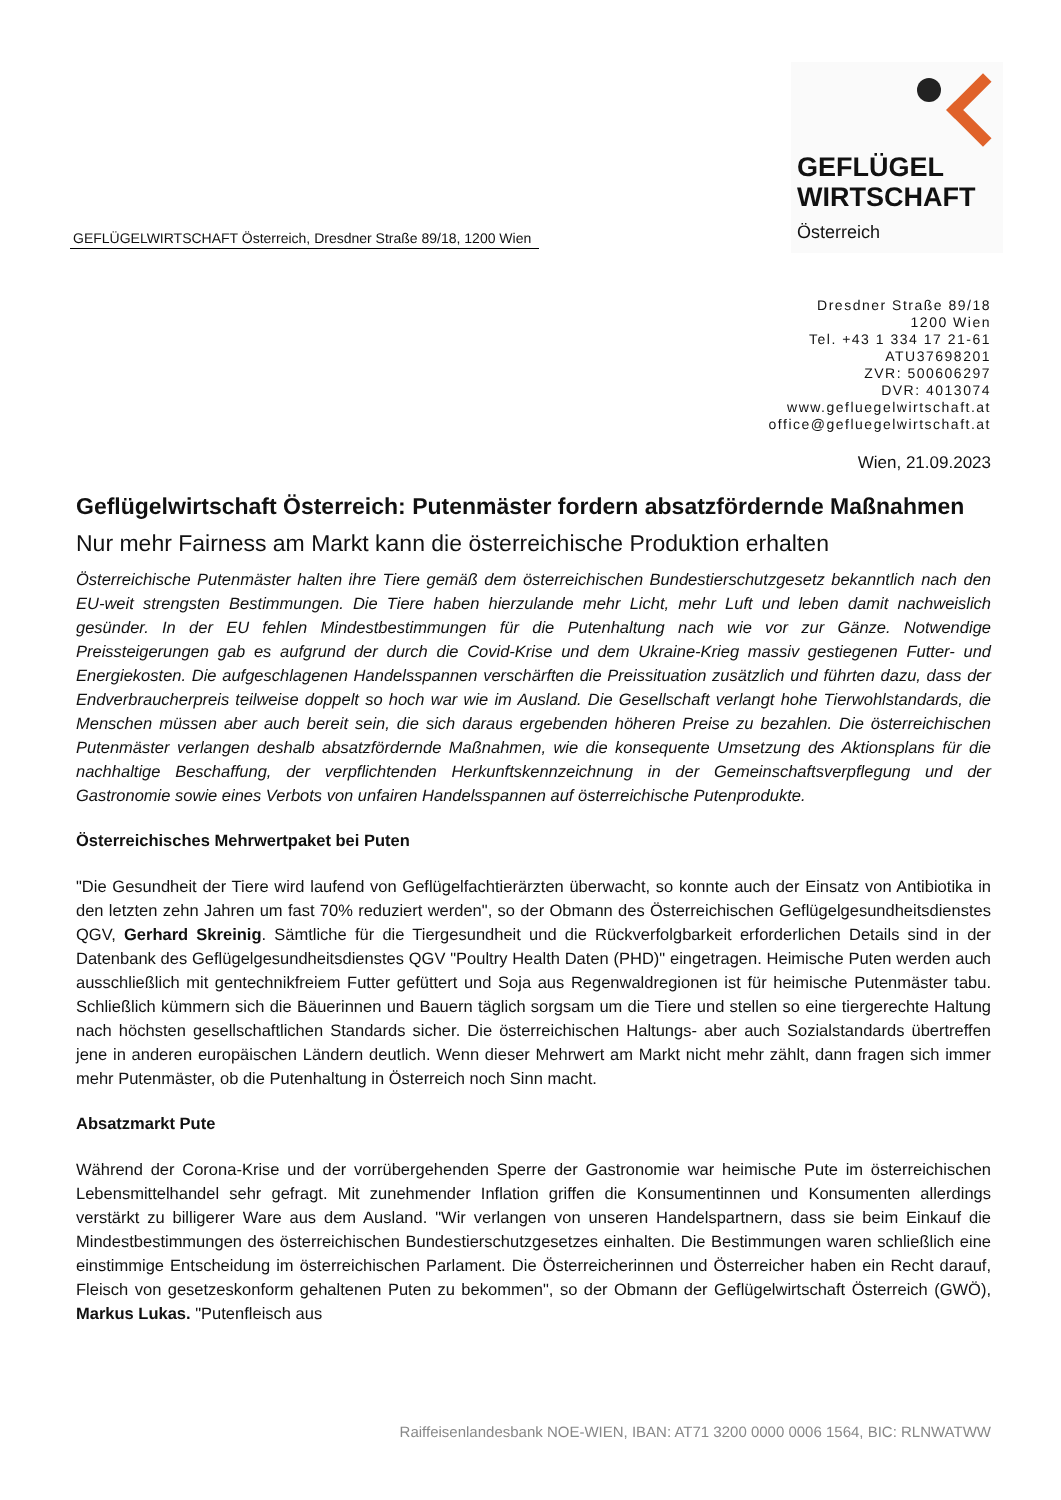GEFLÜGELWIRTSCHAFT Österreich, Dresdner Straße 89/18, 1200 Wien
GEFLÜGEL
WIRTSCHAFT
Österreich
Dresdner Straße 89/18
1200 Wien
Tel. +43 1 334 17 21-61
ATU37698201
ZVR: 500606297
DVR: 4013074
www.gefluegelwirtschaft.at
office@gefluegelwirtschaft.at
Wien, 21.09.2023
Geflügelwirtschaft Österreich: Putenmäster fordern absatzfördernde Maßnahmen
Nur mehr Fairness am Markt kann die österreichische Produktion erhalten
Österreichische Putenmäster halten ihre Tiere gemäß dem österreichischen Bundestierschutzgesetz bekanntlich nach den EU-weit strengsten Bestimmungen. Die Tiere haben hierzulande mehr Licht, mehr Luft und leben damit nachweislich gesünder. In der EU fehlen Mindestbestimmungen für die Putenhaltung nach wie vor zur Gänze. Notwendige Preissteigerungen gab es aufgrund der durch die Covid-Krise und dem Ukraine-Krieg massiv gestiegenen Futter- und Energiekosten. Die aufgeschlagenen Handelsspannen verschärften die Preissituation zusätzlich und führten dazu, dass der Endverbraucherpreis teilweise doppelt so hoch war wie im Ausland. Die Gesellschaft verlangt hohe Tierwohlstandards, die Menschen müssen aber auch bereit sein, die sich daraus ergebenden höheren Preise zu bezahlen. Die österreichischen Putenmäster verlangen deshalb absatzfördernde Maßnahmen, wie die konsequente Umsetzung des Aktionsplans für die nachhaltige Beschaffung, der verpflichtenden Herkunftskennzeichnung in der Gemeinschaftsverpflegung und der Gastronomie sowie eines Verbots von unfairen Handelsspannen auf österreichische Putenprodukte.
Österreichisches Mehrwertpaket bei Puten
"Die Gesundheit der Tiere wird laufend von Geflügelfachtierärzten überwacht, so konnte auch der Einsatz von Antibiotika in den letzten zehn Jahren um fast 70% reduziert werden", so der Obmann des Österreichischen Geflügelgesundheitsdienstes QGV, Gerhard Skreinig. Sämtliche für die Tiergesundheit und die Rückverfolgbarkeit erforderlichen Details sind in der Datenbank des Geflügelgesundheitsdienstes QGV "Poultry Health Daten (PHD)" eingetragen. Heimische Puten werden auch ausschließlich mit gentechnikfreiem Futter gefüttert und Soja aus Regenwaldregionen ist für heimische Putenmäster tabu. Schließlich kümmern sich die Bäuerinnen und Bauern täglich sorgsam um die Tiere und stellen so eine tiergerechte Haltung nach höchsten gesellschaftlichen Standards sicher. Die österreichischen Haltungs- aber auch Sozialstandards übertreffen jene in anderen europäischen Ländern deutlich. Wenn dieser Mehrwert am Markt nicht mehr zählt, dann fragen sich immer mehr Putenmäster, ob die Putenhaltung in Österreich noch Sinn macht.
Absatzmarkt Pute
Während der Corona-Krise und der vorrübergehenden Sperre der Gastronomie war heimische Pute im österreichischen Lebensmittelhandel sehr gefragt. Mit zunehmender Inflation griffen die Konsumentinnen und Konsumenten allerdings verstärkt zu billigerer Ware aus dem Ausland. "Wir verlangen von unseren Handelspartnern, dass sie beim Einkauf die Mindestbestimmungen des österreichischen Bundestierschutzgesetzes einhalten. Die Bestimmungen waren schließlich eine einstimmige Entscheidung im österreichischen Parlament. Die Österreicherinnen und Österreicher haben ein Recht darauf, Fleisch von gesetzeskonform gehaltenen Puten zu bekommen", so der Obmann der Geflügelwirtschaft Österreich (GWÖ), Markus Lukas. "Putenfleisch aus
Raiffeisenlandesbank NOE-WIEN, IBAN: AT71 3200 0000 0006 1564, BIC: RLNWATWW